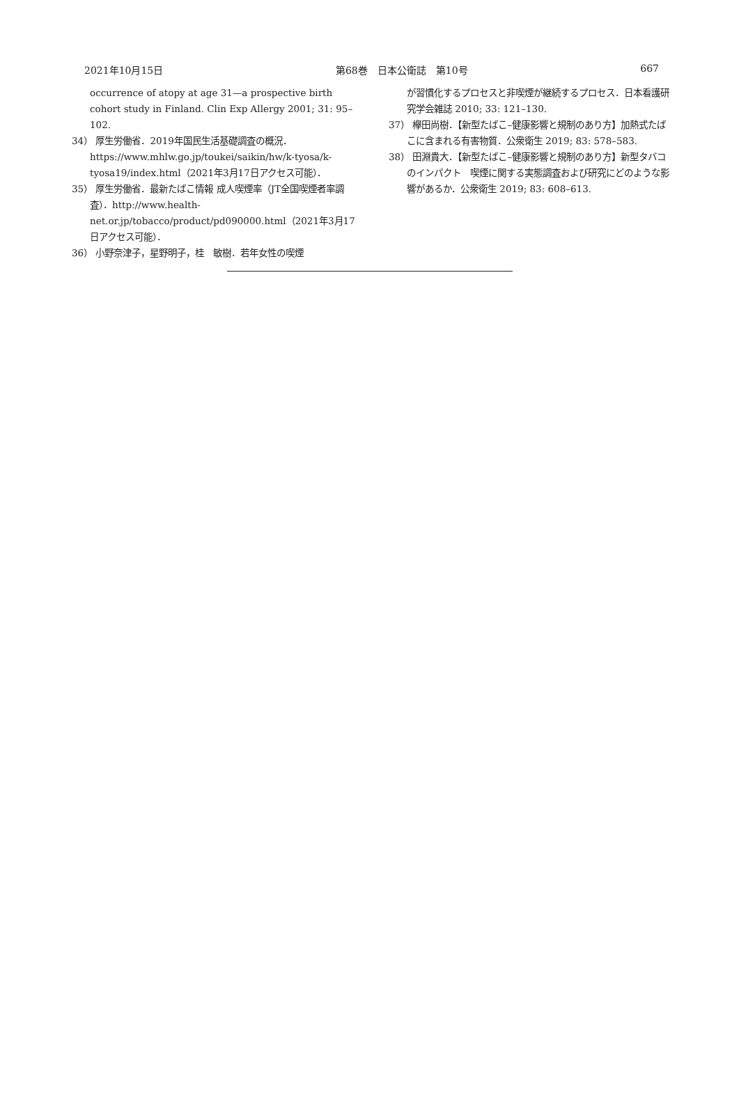2021年10月15日 第68巻　日本公衛誌　第10号 667
occurrence of atopy at age 31—a prospective birth cohort study in Finland. Clin Exp Allergy 2001; 31: 95–102.
34） 厚生労働省．2019年国民生活基礎調査の概況．https://www.mhlw.go.jp/toukei/saikin/hw/k-tyosa/k-tyosa19/index.html（2021年3月17日アクセス可能）．
35） 厚生労働省．最新たばこ情報 成人喫煙率（JT全国喫煙者率調査）．http://www.health-net.or.jp/tobacco/product/pd090000.html（2021年3月17日アクセス可能）．
36） 小野奈津子，星野明子，桂　敏樹．若年女性の喫煙
が習慣化するプロセスと非喫煙が継続するプロセス．日本看護研究学会雑誌 2010; 33: 121–130.
37） 欅田尚樹．【新型たばこ–健康影響と規制のあり方】加熱式たばこに含まれる有害物質．公衆衛生 2019; 83: 578–583.
38） 田淵貴大．【新型たばこ–健康影響と規制のあり方】新型タバコのインパクト　喫煙に関する実態調査および研究にどのような影響があるか．公衆衛生 2019; 83: 608–613.